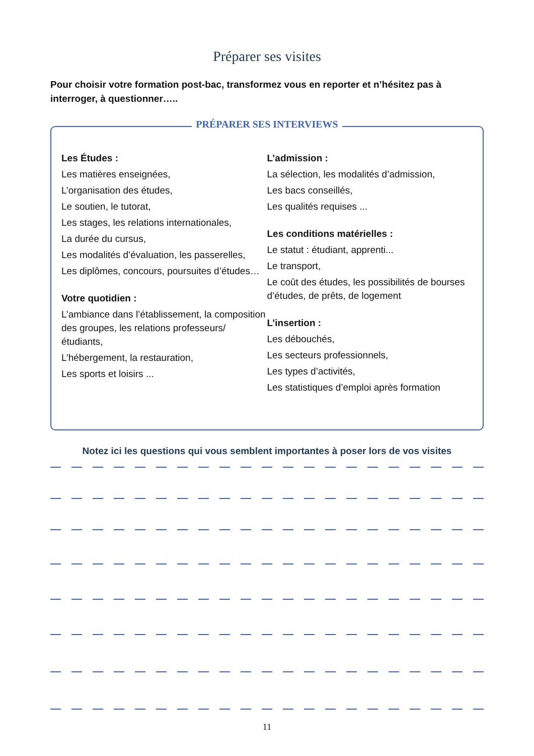Préparer ses visites
Pour choisir votre formation post-bac, transformez vous en reporter et n’hésitez pas à interroger, à questionner…..
PRÉPARER SES INTERVIEWS
Les Études :
Les matières enseignées,
L’organisation des études,
Le soutien, le tutorat,
Les stages, les relations internationales,
La durée du cursus,
Les modalités d’évaluation, les passerelles,
Les diplômes, concours, poursuites d’études…
Votre quotidien :
L’ambiance dans l’établissement, la composition des groupes, les relations professeurs/étudiants,
L’hébergement, la restauration,
Les sports et loisirs ...
L’admission :
La sélection, les modalités d’admission,
Les bacs conseillés,
Les qualités requises ...
Les conditions matérielles :
Le statut : étudiant, apprenti...
Le transport,
Le coût des études, les possibilités de bourses d’études, de prêts, de logement
L’insertion :
Les débouchés,
Les secteurs professionnels,
Les types d’activités,
Les statistiques d’emploi après formation
Notez ici les questions qui vous semblent importantes à poser lors de vos visites
11